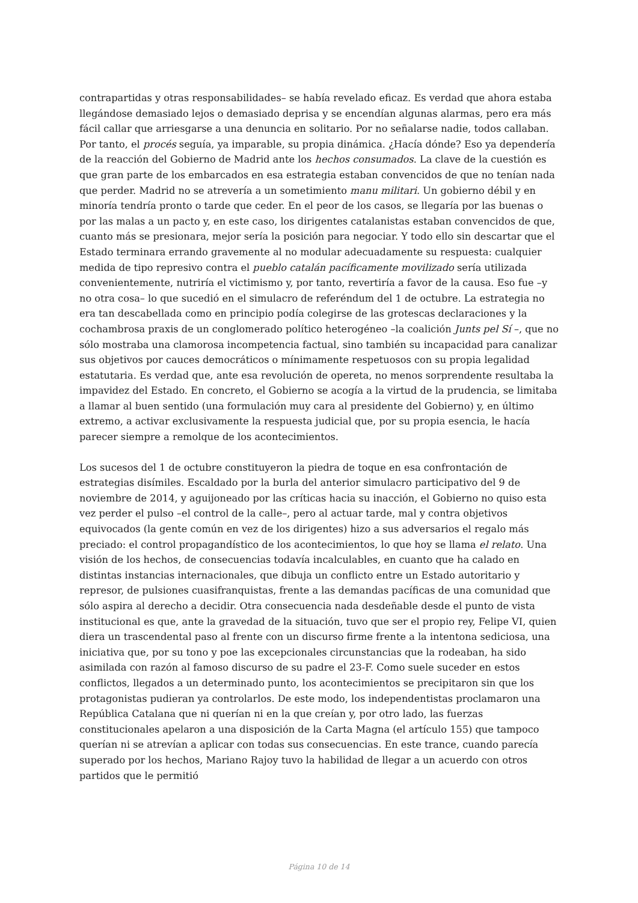contrapartidas y otras responsabilidades– se había revelado eficaz. Es verdad que ahora estaba llegándose demasiado lejos o demasiado deprisa y se encendían algunas alarmas, pero era más fácil callar que arriesgarse a una denuncia en solitario. Por no señalarse nadie, todos callaban. Por tanto, el procés seguía, ya imparable, su propia dinámica. ¿Hacía dónde? Eso ya dependería de la reacción del Gobierno de Madrid ante los hechos consumados. La clave de la cuestión es que gran parte de los embarcados en esa estrategia estaban convencidos de que no tenían nada que perder. Madrid no se atrevería a un sometimiento manu militari. Un gobierno débil y en minoría tendría pronto o tarde que ceder. En el peor de los casos, se llegaría por las buenas o por las malas a un pacto y, en este caso, los dirigentes catalanistas estaban convencidos de que, cuanto más se presionara, mejor sería la posición para negociar. Y todo ello sin descartar que el Estado terminara errando gravemente al no modular adecuadamente su respuesta: cualquier medida de tipo represivo contra el pueblo catalán pacíficamente movilizado sería utilizada convenientemente, nutriría el victimismo y, por tanto, revertiría a favor de la causa. Eso fue –y no otra cosa– lo que sucedió en el simulacro de referéndum del 1 de octubre. La estrategia no era tan descabellada como en principio podía colegirse de las grotescas declaraciones y la cochambrosa praxis de un conglomerado político heterogéneo –la coalición Junts pel Sí –, que no sólo mostraba una clamorosa incompetencia factual, sino también su incapacidad para canalizar sus objetivos por cauces democráticos o mínimamente respetuosos con su propia legalidad estatutaria. Es verdad que, ante esa revolución de opereta, no menos sorprendente resultaba la impavidez del Estado. En concreto, el Gobierno se acogía a la virtud de la prudencia, se limitaba a llamar al buen sentido (una formulación muy cara al presidente del Gobierno) y, en último extremo, a activar exclusivamente la respuesta judicial que, por su propia esencia, le hacía parecer siempre a remolque de los acontecimientos.
Los sucesos del 1 de octubre constituyeron la piedra de toque en esa confrontación de estrategias disímiles. Escaldado por la burla del anterior simulacro participativo del 9 de noviembre de 2014, y aguijoneado por las críticas hacia su inacción, el Gobierno no quiso esta vez perder el pulso –el control de la calle–, pero al actuar tarde, mal y contra objetivos equivocados (la gente común en vez de los dirigentes) hizo a sus adversarios el regalo más preciado: el control propagandístico de los acontecimientos, lo que hoy se llama el relato. Una visión de los hechos, de consecuencias todavía incalculables, en cuanto que ha calado en distintas instancias internacionales, que dibuja un conflicto entre un Estado autoritario y represor, de pulsiones cuasifranquistas, frente a las demandas pacíficas de una comunidad que sólo aspira al derecho a decidir. Otra consecuencia nada desdeñable desde el punto de vista institucional es que, ante la gravedad de la situación, tuvo que ser el propio rey, Felipe VI, quien diera un trascendental paso al frente con un discurso firme frente a la intentona sediciosa, una iniciativa que, por su tono y poe las excepcionales circunstancias que la rodeaban, ha sido asimilada con razón al famoso discurso de su padre el 23-F. Como suele suceder en estos conflictos, llegados a un determinado punto, los acontecimientos se precipitaron sin que los protagonistas pudieran ya controlarlos. De este modo, los independentistas proclamaron una República Catalana que ni querían ni en la que creían y, por otro lado, las fuerzas constitucionales apelaron a una disposición de la Carta Magna (el artículo 155) que tampoco querían ni se atrevían a aplicar con todas sus consecuencias. En este trance, cuando parecía superado por los hechos, Mariano Rajoy tuvo la habilidad de llegar a un acuerdo con otros partidos que le permitió
Página 10 de 14